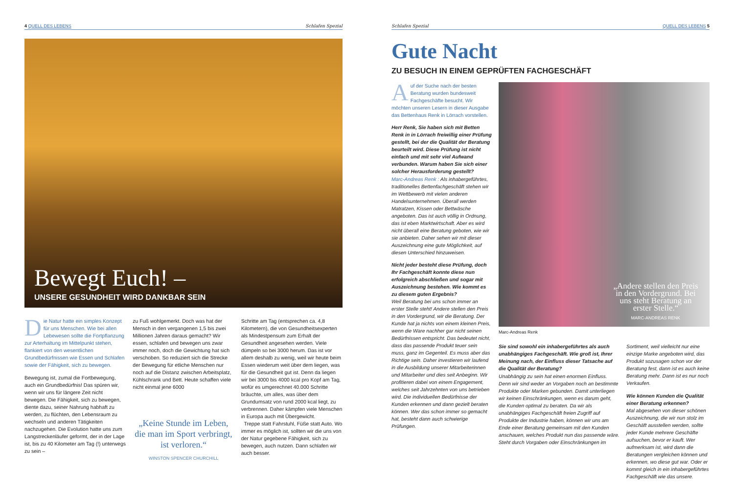4 QUELL DES LEBENS Schlafen Spezial
Bewegt Euch! –
UNSERE GESUNDHEIT WIRD DANKBAR SEIN
Die Natur hatte ein simples Konzept für uns Menschen. Wie bei allen Lebewesen sollte die Fortpflanzung zur Arterhaltung im Mittelpunkt stehen, flankiert von den wesentlichen Grundbedürfnissen wie Essen und Schlafen sowie der Fähigkeit, sich zu bewegen.
Bewegung ist, zumal die Fortbewegung, auch ein Grundbedürfnis! Das spüren wir, wenn wir uns für längere Zeit nicht bewegen. Die Fähigkeit, sich zu bewegen, diente dazu, seiner Nahrung habhaft zu werden, zu flüchten, den Lebensraum zu wechseln und anderen Tätigkeiten nachzugehen. Die Evolution hatte uns zum Langstreckenläufer geformt, der in der Lage ist, bis zu 40 Kilometer am Tag (!) unterwegs zu sein –
zu Fuß wohlgemerkt. Doch was hat der Mensch in den vergangenen 1,5 bis zwei Millionen Jahren daraus gemacht? Wir essen, schlafen und bewegen uns zwar immer noch, doch die Gewichtung hat sich verschoben. So reduziert sich die Strecke der Bewegung für etliche Menschen nur noch auf die Distanz zwischen Arbeitsplatz, Kühlschrank und Bett. Heute schaffen viele nicht einmal jene 6000
„Keine Stunde im Leben, die man im Sport verbringt, ist verloren.“
WINSTON SPENCER CHURCHILL
Schritte am Tag (entsprechen ca. 4,8 Kilometern), die von Gesundheitsexperten als Mindestpensum zum Erhalt der Gesundheit angesehen werden. Viele dümpeln so bei 3000 herum. Das ist vor allem deshalb zu wenig, weil wir heute beim Essen wiederum weit über dem liegen, was für die Gesundheit gut ist. Denn da liegen wir bei 3000 bis 4000 kcal pro Kopf am Tag, wofür es umgerechnet 40.000 Schritte bräuchte, um alles, was über dem Grundumsatz von rund 2000 kcal liegt, zu verbrennen. Daher kämpfen viele Menschen in Europa auch mit Übergewicht.
Treppe statt Fahrstuhl, Füße statt Auto. Wo immer es möglich ist, sollten wir die uns von der Natur gegebene Fähigkeit, sich zu bewegen, auch nutzen. Dann schlafen wir auch besser.
Schlafen Spezial QUELL DES LEBENS 5
Gute Nacht
ZU BESUCH IN EINEM GEPRÜFTEN FACHGESCHÄFT
Auf der Suche nach der besten Beratung wurden bundesweit Fachgeschäfte besucht. Wir möchten unseren Lesern in dieser Ausgabe das Bettenhaus Renk in Lörrach vorstellen.
Herr Renk, Sie haben sich mit Betten Renk in in Lörrach freiwillig einer Prüfung gestellt, bei der die Qualität der Beratung beurteilt wird. Diese Prüfung ist nicht einfach und mit sehr viel Aufwand verbunden. Warum haben Sie sich einer solcher Herausforderung gestellt?
Marc-Andreas Renk : Als inhabergeführtes, traditionelles Bettenfachgeschäft stehen wir im Wettbewerb mit vielen anderen Handelsunternehmen. Überall werden Matratzen, Kissen oder Bettwäsche angeboten. Das ist auch völlig in Ordnung, das ist eben Marktwirtschaft. Aber es wird nicht überall eine Beratung geboten, wie wir sie anbieten. Daher sehen wir mit dieser Auszeichnung eine gute Möglichkeit, auf diesen Unterschied hinzuweisen.
Nicht jeder besteht diese Prüfung, doch Ihr Fachgeschäft konnte diese nun erfolgreich abschließen und sogar mit Auszeichnung bestehen. Wie kommt es zu diesem guten Ergebnis?
Weil Beratung bei uns schon immer an erster Stelle steht! Andere stellen den Preis in den Vordergrund, wir die Beratung. Der Kunde hat ja nichts von einem kleinen Preis, wenn die Ware nachher gar nicht seinen Bedürfnissen entspricht. Das bedeutet nicht, dass das passende Produkt teuer sein muss, ganz im Gegenteil. Es muss aber das Richtige sein. Daher investieren wir laufend in die Ausbildung unserer Mitarbeiterinnen und Mitarbeiter und dies seit Anbeginn. Wir profitieren dabei von einem Engagement, welches seit Jahrzehnten von uns betrieben wird. Die individuellen Bedürfnisse der Kunden erkennen und dann gezielt beraten können. Wer das schon immer so gemacht hat, besteht dann auch schwierige Prüfungen.
„Andere stellen den Preis in den Vordergrund. Bei uns steht Beratung an erster Stelle.“
MARC-ANDREAS RENK
Marc-Andreas Renk
Sie sind sowohl ein inhabergeführtes als auch unabhängiges Fachgeschäft. Wie groß ist, Ihrer Meinung nach, der Einfluss dieser Tatsache auf die Qualität der Beratung?
Unabhängig zu sein hat einen enormen Einfluss. Denn wir sind weder an Vorgaben noch an bestimmte Produkte oder Marken gebunden. Damit unterliegen wir keinen Einschränkungen, wenn es darum geht, die Kunden optimal zu beraten. Da wir als unabhängiges Fachgeschäft freien Zugriff auf Produkte der Industrie haben, können wir uns am Ende einer Beratung gemeinsam mit den Kunden anschauen, welches Produkt nun das passende wäre. Steht durch Vorgaben oder Einschränkungen im
Sortiment, weil vielleicht nur eine einzige Marke angeboten wird, das Produkt sozusagen schon vor der Beratung fest, dann ist es auch keine Beratung mehr. Dann ist es nur noch Verkaufen.
Wie können Kunden die Qualität einer Beratung erkennen?
Mal abgesehen von dieser schönen Auszeichnung, die wir nun stolz im Geschäft ausstellen werden, sollte jeder Kunde mehrere Geschäfte aufsuchen, bevor er kauft. Wer aufmerksam ist, wird dann die Beratungen vergleichen können und erkennen, wo diese gut war. Oder er kommt gleich in ein inhabergeführtes Fachgeschäft wie das unsere.